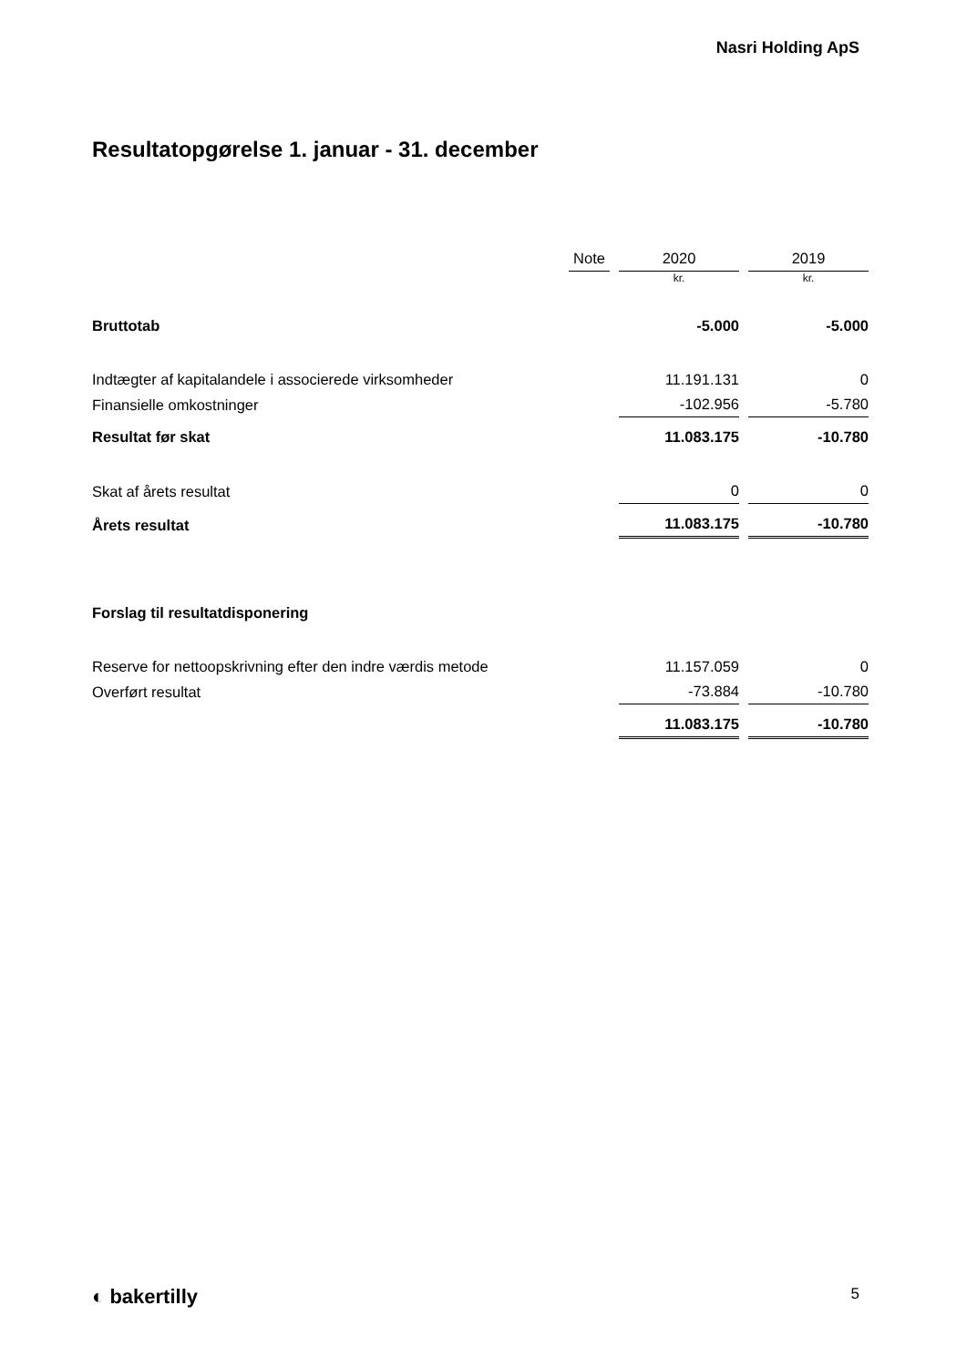Nasri Holding ApS
Resultatopgørelse 1. januar - 31. december
| | Note | 2020 | 2019 |
| --- | --- | --- | --- |
| | | kr. | kr. |
| Bruttotab | | -5.000 | -5.000 |
| Indtægter af kapitalandele i associerede virksomheder | | 11.191.131 | 0 |
| Finansielle omkostninger | | -102.956 | -5.780 |
| Resultat før skat | | 11.083.175 | -10.780 |
| Skat af årets resultat | | 0 | 0 |
| Årets resultat | | 11.083.175 | -10.780 |
| Forslag til resultatdisponering | | | |
| Reserve for nettoopskrivning efter den indre værdis metode | | 11.157.059 | 0 |
| Overført resultat | | -73.884 | -10.780 |
| | | 11.083.175 | -10.780 |
◐ bakertilly 5